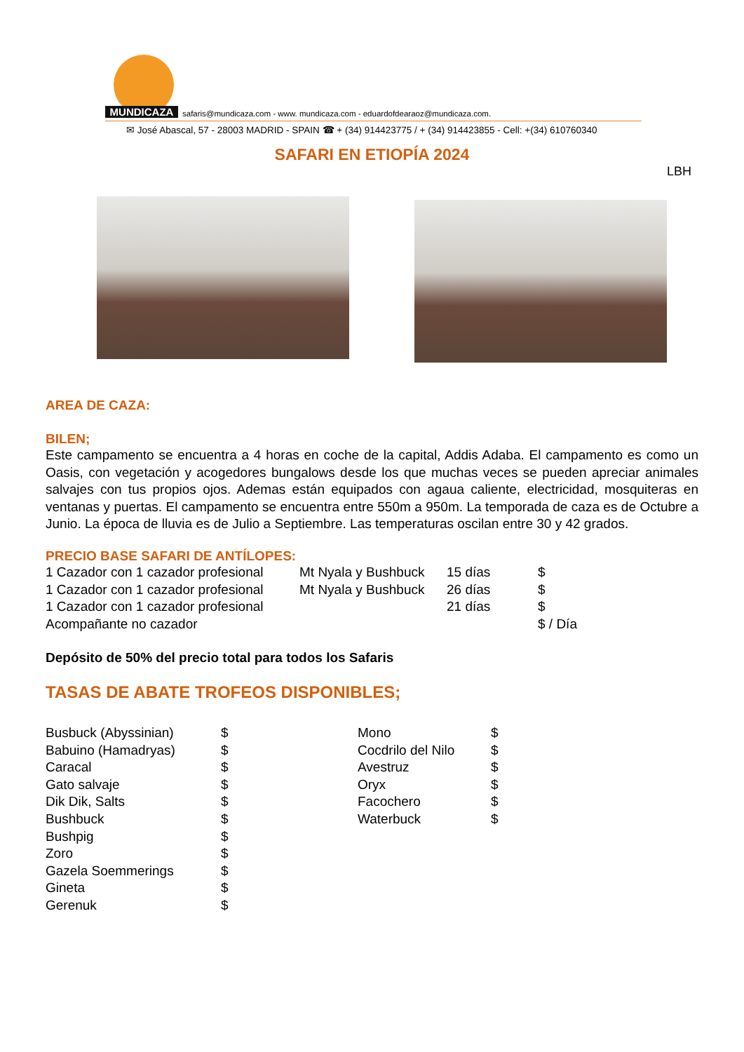MUNDICAZA
safaris@mundicaza.com - www. mundicaza.com - eduardofdearaoz@mundicaza.com.
✉ José Abascal, 57 - 28003 MADRID - SPAIN ☎ + (34) 914423775 / + (34) 914423855 - Cell: +(34) 610760340
SAFARI EN ETIOPÍA 2024
LBH
AREA DE CAZA:
BILEN;
Este campamento se encuentra a 4 horas en coche de la capital, Addis Adaba. El campamento es como un Oasis, con vegetación y acogedores bungalows desde los que muchas veces se pueden apreciar animales salvajes con tus propios ojos. Ademas están equipados con agaua caliente, electricidad, mosquiteras en ventanas y puertas. El campamento se encuentra entre 550m a 950m. La temporada de caza es de Octubre a Junio. La época de lluvia es de Julio a Septiembre. Las temperaturas oscilan entre 30 y 42 grados.
PRECIO BASE SAFARI DE ANTÍLOPES:
| 1 Cazador con 1 cazador profesional | Mt Nyala y Bushbuck | 15 días | $ |
| 1 Cazador con 1 cazador profesional | Mt Nyala y Bushbuck | 26 días | $ |
| 1 Cazador con 1 cazador profesional | | 21 días | $ |
| Acompañante no cazador | | | $ / Día |
Depósito de 50% del precio total para todos los Safaris
TASAS DE ABATE TROFEOS DISPONIBLES;
| Busbuck (Abyssinian) | $ |
| Babuino (Hamadryas) | $ |
| Caracal | $ |
| Gato salvaje | $ |
| Dik Dik, Salts | $ |
| Bushbuck | $ |
| Bushpig | $ |
| Zoro | $ |
| Gazela Soemmerings | $ |
| Gineta | $ |
| Gerenuk | $ |
| Mono | $ |
| Cocdrilo del Nilo | $ |
| Avestruz | $ |
| Oryx | $ |
| Facochero | $ |
| Waterbuck | $ |